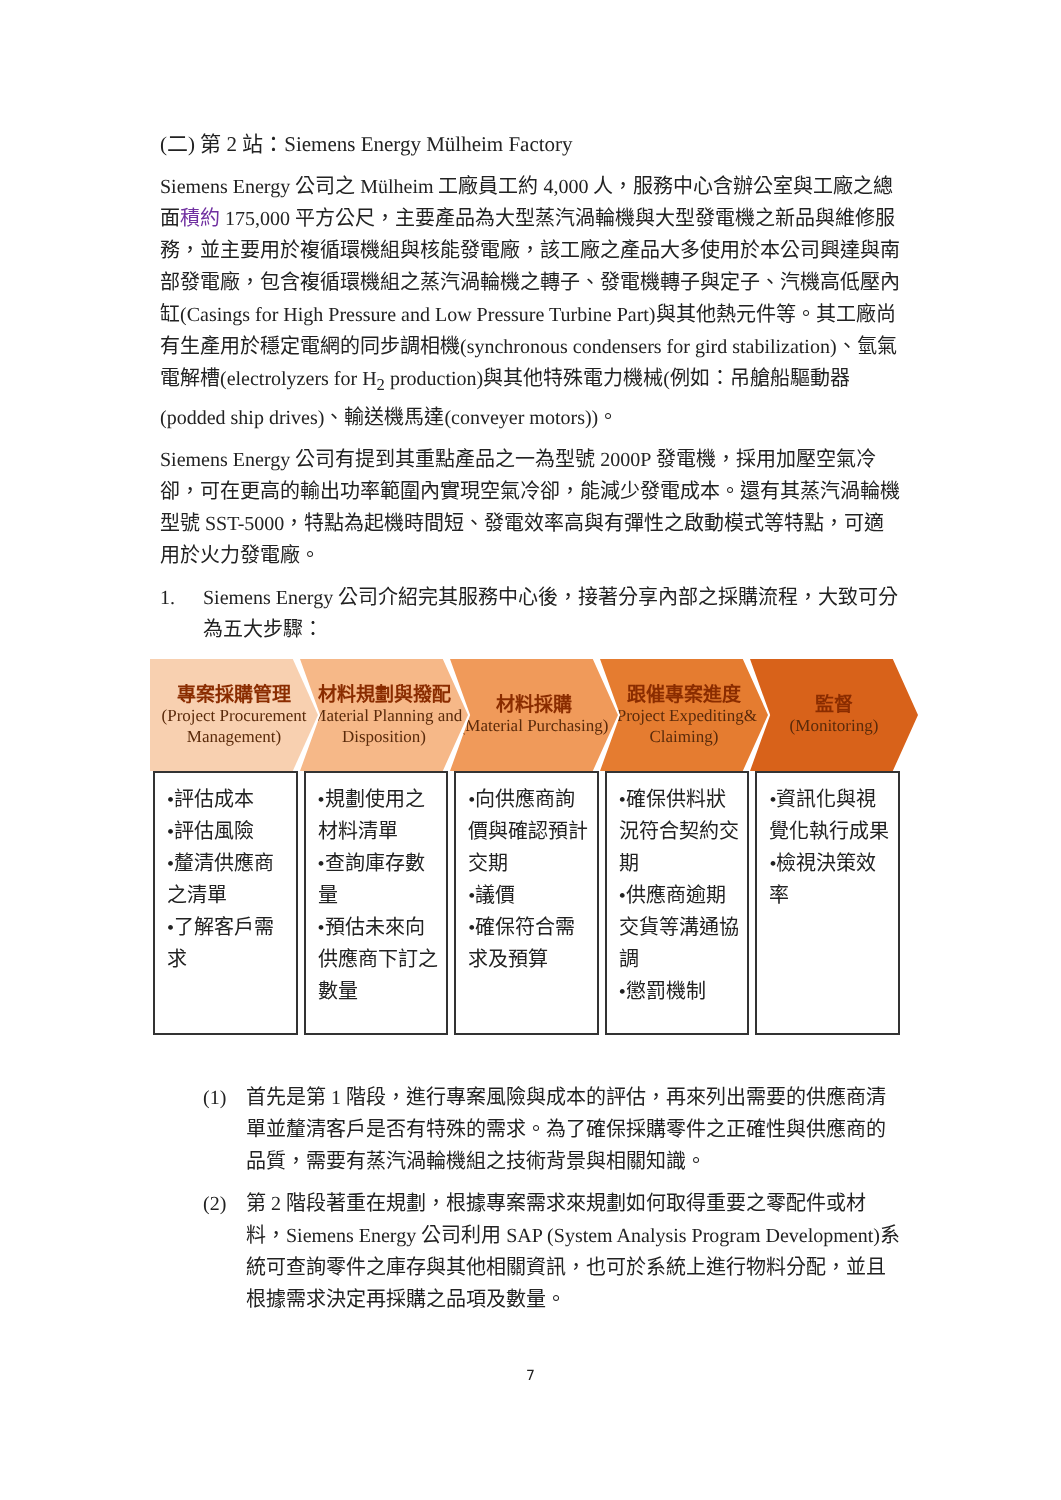(二) 第 2 站：Siemens Energy Mülheim Factory
Siemens Energy 公司之 Mülheim 工廠員工約 4,000 人，服務中心含辦公室與工廠之總面積約 175,000 平方公尺，主要產品為大型蒸汽渦輪機與大型發電機之新品與維修服務，並主要用於複循環機組與核能發電廠，該工廠之產品大多使用於本公司興達與南部發電廠，包含複循環機組之蒸汽渦輪機之轉子、發電機轉子與定子、汽機高低壓內缸(Casings for High Pressure and Low Pressure Turbine Part)與其他熱元件等。其工廠尚有生產用於穩定電網的同步調相機(synchronous condensers for gird stabilization)、氫氣電解槽(electrolyzers for H<sub>2</sub> production)與其他特殊電力機械(例如：吊艙船驅動器(podded ship drives)、輸送機馬達(conveyer motors))。
Siemens Energy 公司有提到其重點產品之一為型號 2000P 發電機，採用加壓空氣冷卻，可在更高的輸出功率範圍內實現空氣冷卻，能減少發電成本。還有其蒸汽渦輪機型號 SST-5000，特點為起機時間短、發電效率高與有彈性之啟動模式等特點，可適用於火力發電廠。
1. Siemens Energy 公司介紹完其服務中心後，接著分享內部之採購流程，大致可分為五大步驟：
專案採購管理
(Project Procurement Management)
材料規劃與撥配
(Material Planning and Disposition)
材料採購
(Material Purchasing)
跟催專案進度
(Project Expediting& Claiming)
監督
(Monitoring)
•評估成本
•評估風險
•釐清供應商之清單
•了解客戶需求
•規劃使用之材料清單
•查詢庫存數量
•預估未來向供應商下訂之數量
•向供應商詢價與確認預計交期
•議價
•確保符合需求及預算
•確保供料狀況符合契約交期
•供應商逾期交貨等溝通協調
•懲罰機制
•資訊化與視覺化執行成果
•檢視決策效率
(1) 首先是第 1 階段，進行專案風險與成本的評估，再來列出需要的供應商清單並釐清客戶是否有特殊的需求。為了確保採購零件之正確性與供應商的品質，需要有蒸汽渦輪機組之技術背景與相關知識。
(2) 第 2 階段著重在規劃，根據專案需求來規劃如何取得重要之零配件或材料，Siemens Energy 公司利用 SAP (System Analysis Program Development)系統可查詢零件之庫存與其他相關資訊，也可於系統上進行物料分配，並且根據需求決定再採購之品項及數量。
7